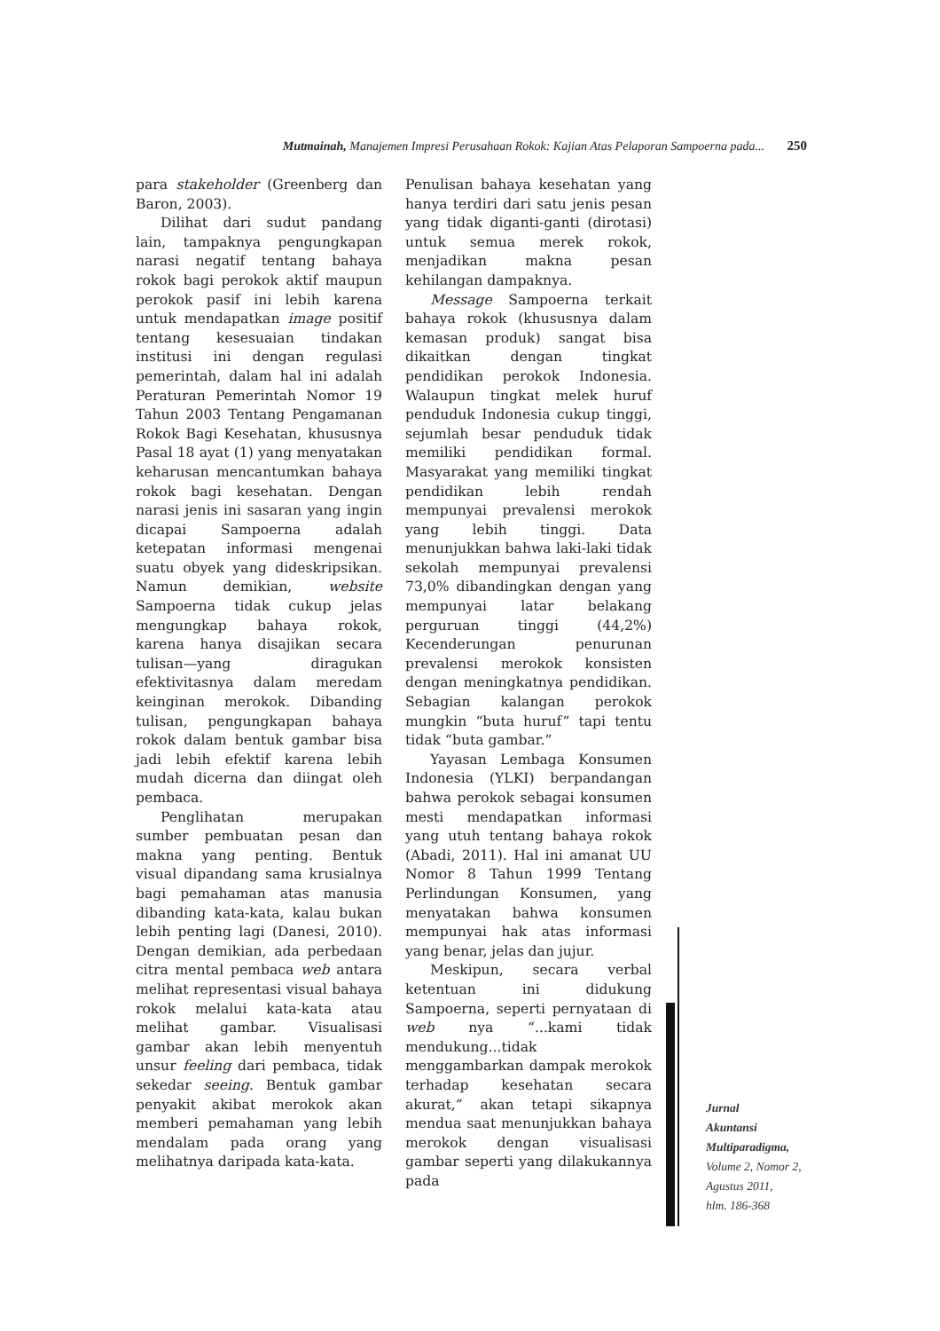Mutmainah, Manajemen Impresi Perusahaan Rokok: Kajian Atas Pelaporan Sampoerna pada... 250
para stakeholder (Greenberg dan Baron, 2003).
Dilihat dari sudut pandang lain, tampaknya pengungkapan narasi negatif tentang bahaya rokok bagi perokok aktif maupun perokok pasif ini lebih karena untuk mendapatkan image positif tentang kesesuaian tindakan institusi ini dengan regulasi pemerintah, dalam hal ini adalah Peraturan Pemerintah Nomor 19 Tahun 2003 Tentang Pengamanan Rokok Bagi Kesehatan, khususnya Pasal 18 ayat (1) yang menyatakan keharusan mencantumkan bahaya rokok bagi kesehatan. Dengan narasi jenis ini sasaran yang ingin dicapai Sampoerna adalah ketepatan informasi mengenai suatu obyek yang dideskripsikan. Namun demikian, website Sampoerna tidak cukup jelas mengungkap bahaya rokok, karena hanya disajikan secara tulisan—yang diragukan efektivitasnya dalam meredam keinginan merokok. Dibanding tulisan, pengungkapan bahaya rokok dalam bentuk gambar bisa jadi lebih efektif karena lebih mudah dicerna dan diingat oleh pembaca.
Penglihatan merupakan sumber pembuatan pesan dan makna yang penting. Bentuk visual dipandang sama krusialnya bagi pemahaman atas manusia dibanding kata-kata, kalau bukan lebih penting lagi (Danesi, 2010). Dengan demikian, ada perbedaan citra mental pembaca web antara melihat representasi visual bahaya rokok melalui kata-kata atau melihat gambar. Visualisasi gambar akan lebih menyentuh unsur feeling dari pembaca, tidak sekedar seeing. Bentuk gambar penyakit akibat merokok akan memberi pemahaman yang lebih mendalam pada orang yang melihatnya daripada kata-kata.
Penulisan bahaya kesehatan yang hanya terdiri dari satu jenis pesan yang tidak diganti-ganti (dirotasi) untuk semua merek rokok, menjadikan makna pesan kehilangan dampaknya.
Message Sampoerna terkait bahaya rokok (khususnya dalam kemasan produk) sangat bisa dikaitkan dengan tingkat pendidikan perokok Indonesia. Walaupun tingkat melek huruf penduduk Indonesia cukup tinggi, sejumlah besar penduduk tidak memiliki pendidikan formal. Masyarakat yang memiliki tingkat pendidikan lebih rendah mempunyai prevalensi merokok yang lebih tinggi. Data menunjukkan bahwa laki-laki tidak sekolah mempunyai prevalensi 73,0% dibandingkan dengan yang mempunyai latar belakang perguruan tinggi (44,2%) Kecenderungan penurunan prevalensi merokok konsisten dengan meningkatnya pendidikan. Sebagian kalangan perokok mungkin “buta huruf” tapi tentu tidak “buta gambar.”
Yayasan Lembaga Konsumen Indonesia (YLKI) berpandangan bahwa perokok sebagai konsumen mesti mendapatkan informasi yang utuh tentang bahaya rokok (Abadi, 2011). Hal ini amanat UU Nomor 8 Tahun 1999 Tentang Perlindungan Konsumen, yang menyatakan bahwa konsumen mempunyai hak atas informasi yang benar, jelas dan jujur.
Meskipun, secara verbal ketentuan ini didukung Sampoerna, seperti pernyataan di web nya “...kami tidak mendukung...tidak menggambarkan dampak merokok terhadap kesehatan secara akurat,” akan tetapi sikapnya mendua saat menunjukkan bahaya merokok dengan visualisasi gambar seperti yang dilakukannya pada
Jurnal
Akuntansi
Multiparadigma,
Volume 2, Nomor 2,
Agustus 2011,
hlm. 186-368